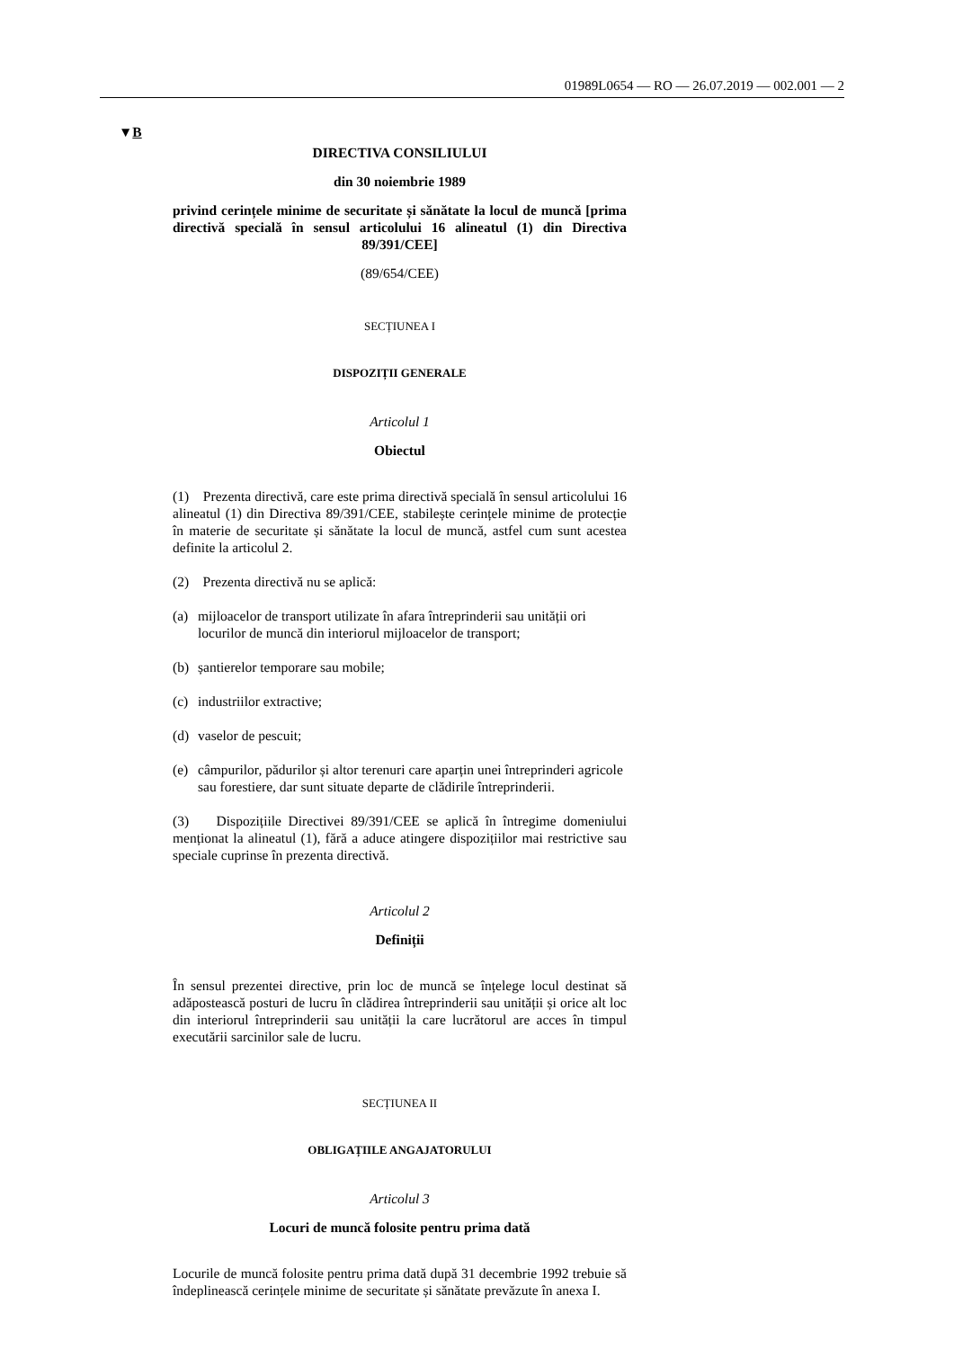01989L0654 — RO — 26.07.2019 — 002.001 — 2
▼B
DIRECTIVA CONSILIULUI
din 30 noiembrie 1989
privind cerințele minime de securitate și sănătate la locul de muncă [prima directivă specială în sensul articolului 16 alineatul (1) din Directiva 89/391/CEE]
(89/654/CEE)
SECȚIUNEA I
DISPOZIȚII GENERALE
Articolul 1
Obiectul
(1) Prezenta directivă, care este prima directivă specială în sensul articolului 16 alineatul (1) din Directiva 89/391/CEE, stabilește cerințele minime de protecție în materie de securitate și sănătate la locul de muncă, astfel cum sunt acestea definite la articolul 2.
(2) Prezenta directivă nu se aplică:
(a) mijloacelor de transport utilizate în afara întreprinderii sau unității ori locurilor de muncă din interiorul mijloacelor de transport;
(b) șantierelor temporare sau mobile;
(c) industriilor extractive;
(d) vaselor de pescuit;
(e) câmpurilor, pădurilor și altor terenuri care aparțin unei întreprinderi agricole sau forestiere, dar sunt situate departe de clădirile întreprinderii.
(3) Dispozițiile Directivei 89/391/CEE se aplică în întregime domeniului menționat la alineatul (1), fără a aduce atingere dispozițiilor mai restrictive sau speciale cuprinse în prezenta directivă.
Articolul 2
Definiții
În sensul prezentei directive, prin loc de muncă se înțelege locul destinat să adăpostească posturi de lucru în clădirea întreprinderii sau unității și orice alt loc din interiorul întreprinderii sau unității la care lucrătorul are acces în timpul executării sarcinilor sale de lucru.
SECȚIUNEA II
OBLIGAȚIILE ANGAJATORULUI
Articolul 3
Locuri de muncă folosite pentru prima dată
Locurile de muncă folosite pentru prima dată după 31 decembrie 1992 trebuie să îndeplinească cerințele minime de securitate și sănătate prevăzute în anexa I.